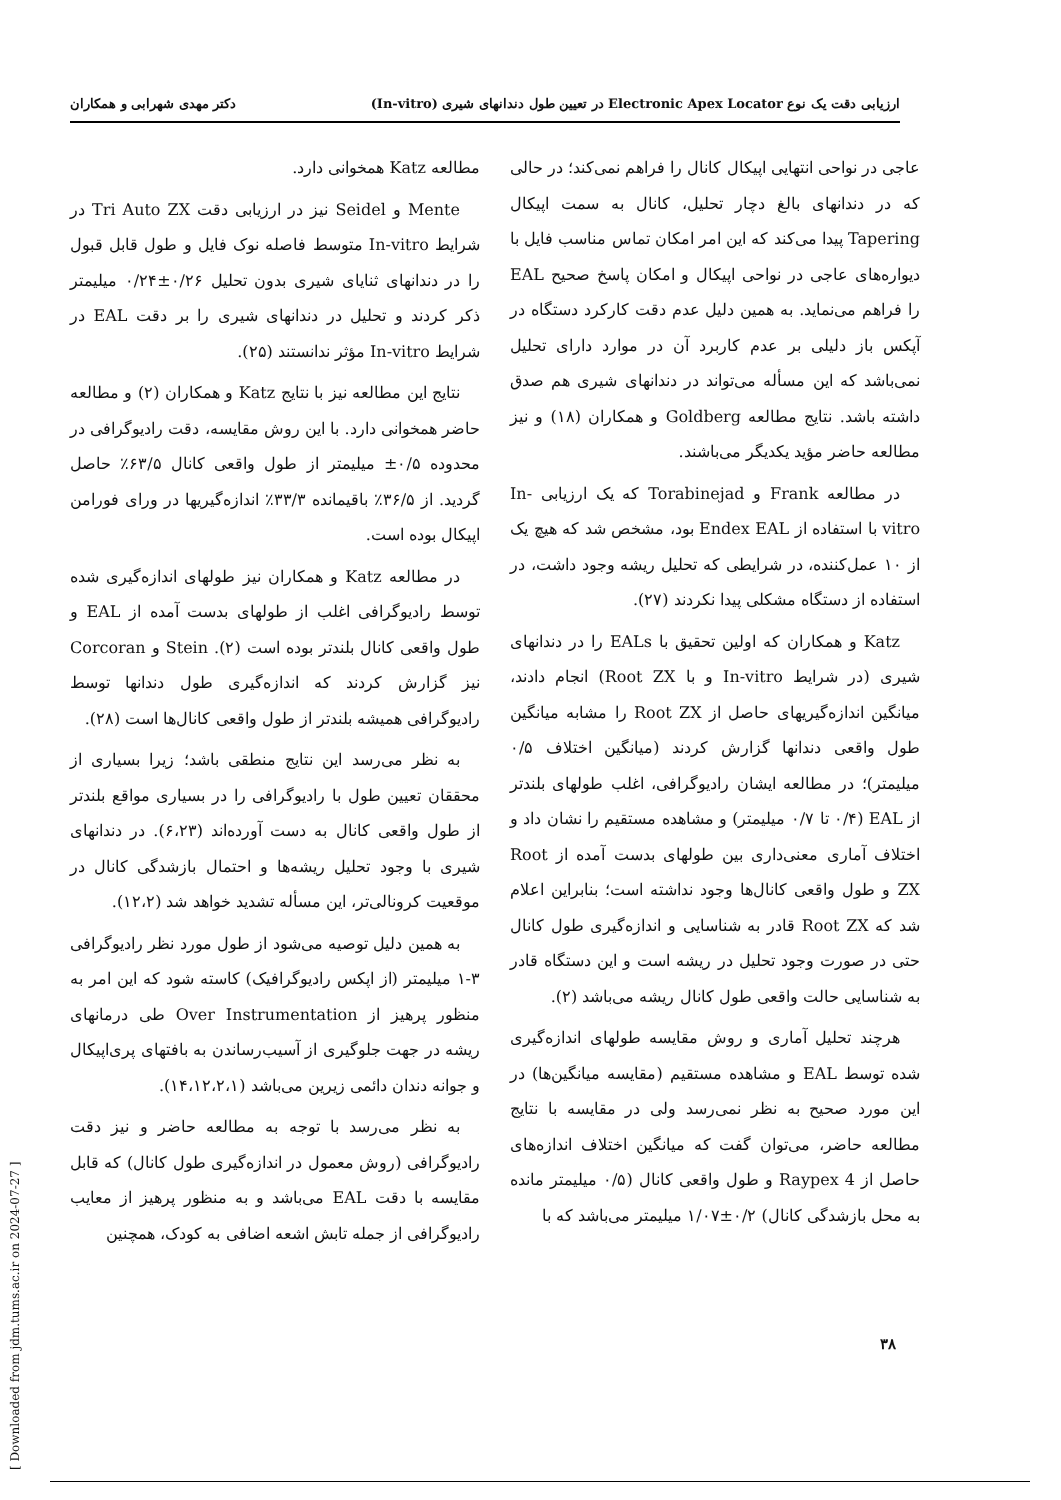ارزیابی دقت یک نوع Electronic Apex Locator در تعیین طول دندانهای شیری (In-vitro) دکتر مهدی شهرابی و همکاران
عاجی در نواحی انتهایی اپیکال کانال را فراهم نمی‌کند؛ در حالی که در دندانهای بالغ دچار تحلیل، کانال به سمت اپیکال Tapering پیدا می‌کند که این امر امکان تماس مناسب فایل با دیواره‌های عاجی در نواحی اپیکال و امکان پاسخ صحیح EAL را فراهم می‌نماید. به همین دلیل عدم دقت کارکرد دستگاه در آپکس باز دلیلی بر عدم کاربرد آن در موارد دارای تحلیل نمی‌باشد که این مسأله می‌تواند در دندانهای شیری هم صدق داشته باشد. نتایج مطالعه Goldberg و همکاران (۱۸) و نیز مطالعه حاضر مؤید یکدیگر می‌باشند.
در مطالعه Frank و Torabinejad که یک ارزیابی In-vitro با استفاده از Endex EAL بود، مشخص شد که هیچ یک از ۱۰ عمل‌کننده، در شرایطی که تحلیل ریشه وجود داشت، در استفاده از دستگاه مشکلی پیدا نکردند (۲۷).
Katz و همکاران که اولین تحقیق با EALs را در دندانهای شیری (در شرایط In-vitro و با Root ZX) انجام دادند، میانگین اندازه‌گیریهای حاصل از Root ZX را مشابه میانگین طول واقعی دندانها گزارش کردند (میانگین اختلاف ۰/۵ میلیمتر)؛ در مطالعه ایشان رادیوگرافی، اغلب طولهای بلندتر از EAL (۰/۴ تا ۰/۷ میلیمتر) و مشاهده مستقیم را نشان داد و اختلاف آماری معنی‌داری بین طولهای بدست آمده از Root ZX و طول واقعی کانال‌ها وجود نداشته است؛ بنابراین اعلام شد که Root ZX قادر به شناسایی و اندازه‌گیری طول کانال حتی در صورت وجود تحلیل در ریشه است و این دستگاه قادر به شناسایی حالت واقعی طول کانال ریشه می‌باشد (۲).
هرچند تحلیل آماری و روش مقایسه طولهای اندازه‌گیری شده توسط EAL و مشاهده مستقیم (مقایسه میانگین‌ها) در این مورد صحیح به نظر نمی‌رسد ولی در مقایسه با نتایج مطالعه حاضر، می‌توان گفت که میانگین اختلاف اندازه‌های حاصل از Raypex 4 و طول واقعی کانال (۰/۵ میلیمتر مانده به محل بازشدگی کانال) ۰/۲±۱/۰۷ میلیمتر می‌باشد که با
مطالعه Katz همخوانی دارد.
Mente و Seidel نیز در ارزیابی دقت Tri Auto ZX در شرایط In-vitro متوسط فاصله نوک فایل و طول قابل قبول را در دندانهای ثنایای شیری بدون تحلیل ۰/۲۶±۰/۲۴ میلیمتر ذکر کردند و تحلیل در دندانهای شیری را بر دقت EAL در شرایط In-vitro مؤثر ندانستند (۲۵).
نتایج این مطالعه نیز با نتایج Katz و همکاران (۲) و مطالعه حاضر همخوانی دارد. با این روش مقایسه، دقت رادیوگرافی در محدوده ۰/۵± میلیمتر از طول واقعی کانال ۶۳/۵٪ حاصل گردید. از ۳۶/۵٪ باقیمانده ۳۳/۳٪ اندازه‌گیریها در ورای فورامن اپیکال بوده است.
در مطالعه Katz و همکاران نیز طولهای اندازه‌گیری شده توسط رادیوگرافی اغلب از طولهای بدست آمده از EAL و طول واقعی کانال بلندتر بوده است (۲). Stein و Corcoran نیز گزارش کردند که اندازه‌گیری طول دندانها توسط رادیوگرافی همیشه بلندتر از طول واقعی کانال‌ها است (۲۸).
به نظر می‌رسد این نتایج منطقی باشد؛ زیرا بسیاری از محققان تعیین طول با رادیوگرافی را در بسیاری مواقع بلندتر از طول واقعی کانال به دست آورده‌اند (۶،۲۳). در دندانهای شیری با وجود تحلیل ریشه‌ها و احتمال بازشدگی کانال در موقعیت کرونالی‌تر، این مسأله تشدید خواهد شد (۱۲،۲).
به همین دلیل توصیه می‌شود از طول مورد نظر رادیوگرافی ۳-۱ میلیمتر (از اپکس رادیوگرافیک) کاسته شود که این امر به منظور پرهیز از Over Instrumentation طی درمانهای ریشه در جهت جلوگیری از آسیب‌رساندن به بافتهای پری‌اپیکال و جوانه دندان دائمی زیرین می‌باشد (۱۴،۱۲،۲،۱).
به نظر می‌رسد با توجه به مطالعه حاضر و نیز دقت رادیوگرافی (روش معمول در اندازه‌گیری طول کانال) که قابل مقایسه با دقت EAL می‌باشد و به منظور پرهیز از معایب رادیوگرافی از جمله تابش اشعه اضافی به کودک، همچنین
۳۸
[ Downloaded from jdm.tums.ac.ir on 2024-07-27 ]